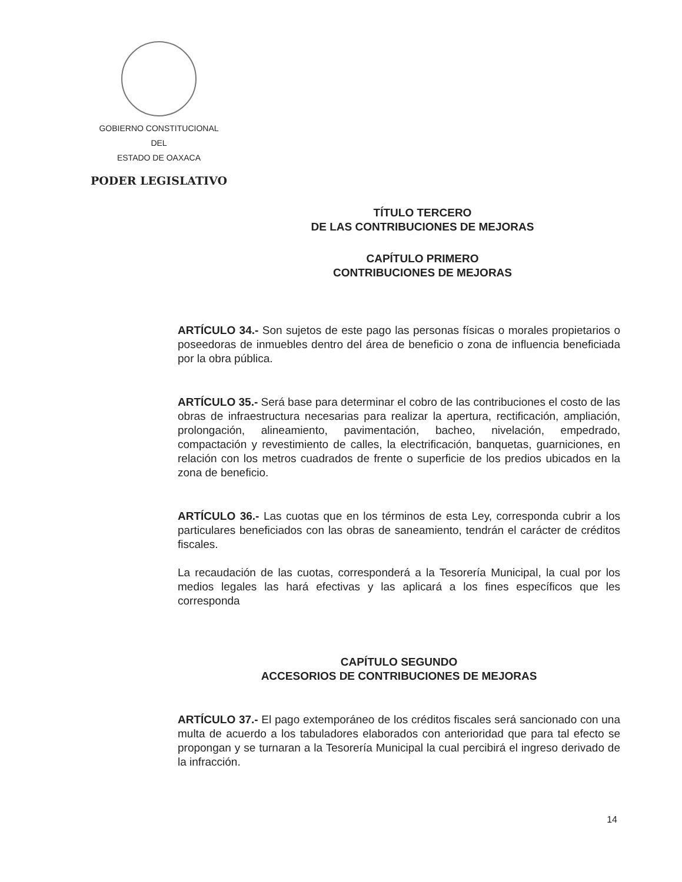GOBIERNO CONSTITUCIONAL
DEL
ESTADO DE OAXACA
PODER LEGISLATIVO
TÍTULO TERCERO
DE LAS CONTRIBUCIONES DE MEJORAS
CAPÍTULO PRIMERO
CONTRIBUCIONES DE MEJORAS
ARTÍCULO 34.- Son sujetos de este pago las personas físicas o morales propietarios o poseedoras de inmuebles dentro del área de beneficio o zona de influencia beneficiada por la obra pública.
ARTÍCULO 35.- Será base para determinar el cobro de las contribuciones el costo de las obras de infraestructura necesarias para realizar la apertura, rectificación, ampliación, prolongación, alineamiento, pavimentación, bacheo, nivelación, empedrado, compactación y revestimiento de calles, la electrificación, banquetas, guarniciones, en relación con los metros cuadrados de frente o superficie de los predios ubicados en la zona de beneficio.
ARTÍCULO 36.- Las cuotas que en los términos de esta Ley, corresponda cubrir a los particulares beneficiados con las obras de saneamiento, tendrán el carácter de créditos fiscales.
La recaudación de las cuotas, corresponderá a la Tesorería Municipal, la cual por los medios legales las hará efectivas y las aplicará a los fines específicos que les corresponda
CAPÍTULO SEGUNDO
ACCESORIOS DE CONTRIBUCIONES DE MEJORAS
ARTÍCULO 37.- El pago extemporáneo de los créditos fiscales será sancionado con una multa de acuerdo a los tabuladores elaborados con anterioridad que para tal efecto se propongan y se turnaran a la Tesorería Municipal la cual percibirá el ingreso derivado de la infracción.
14